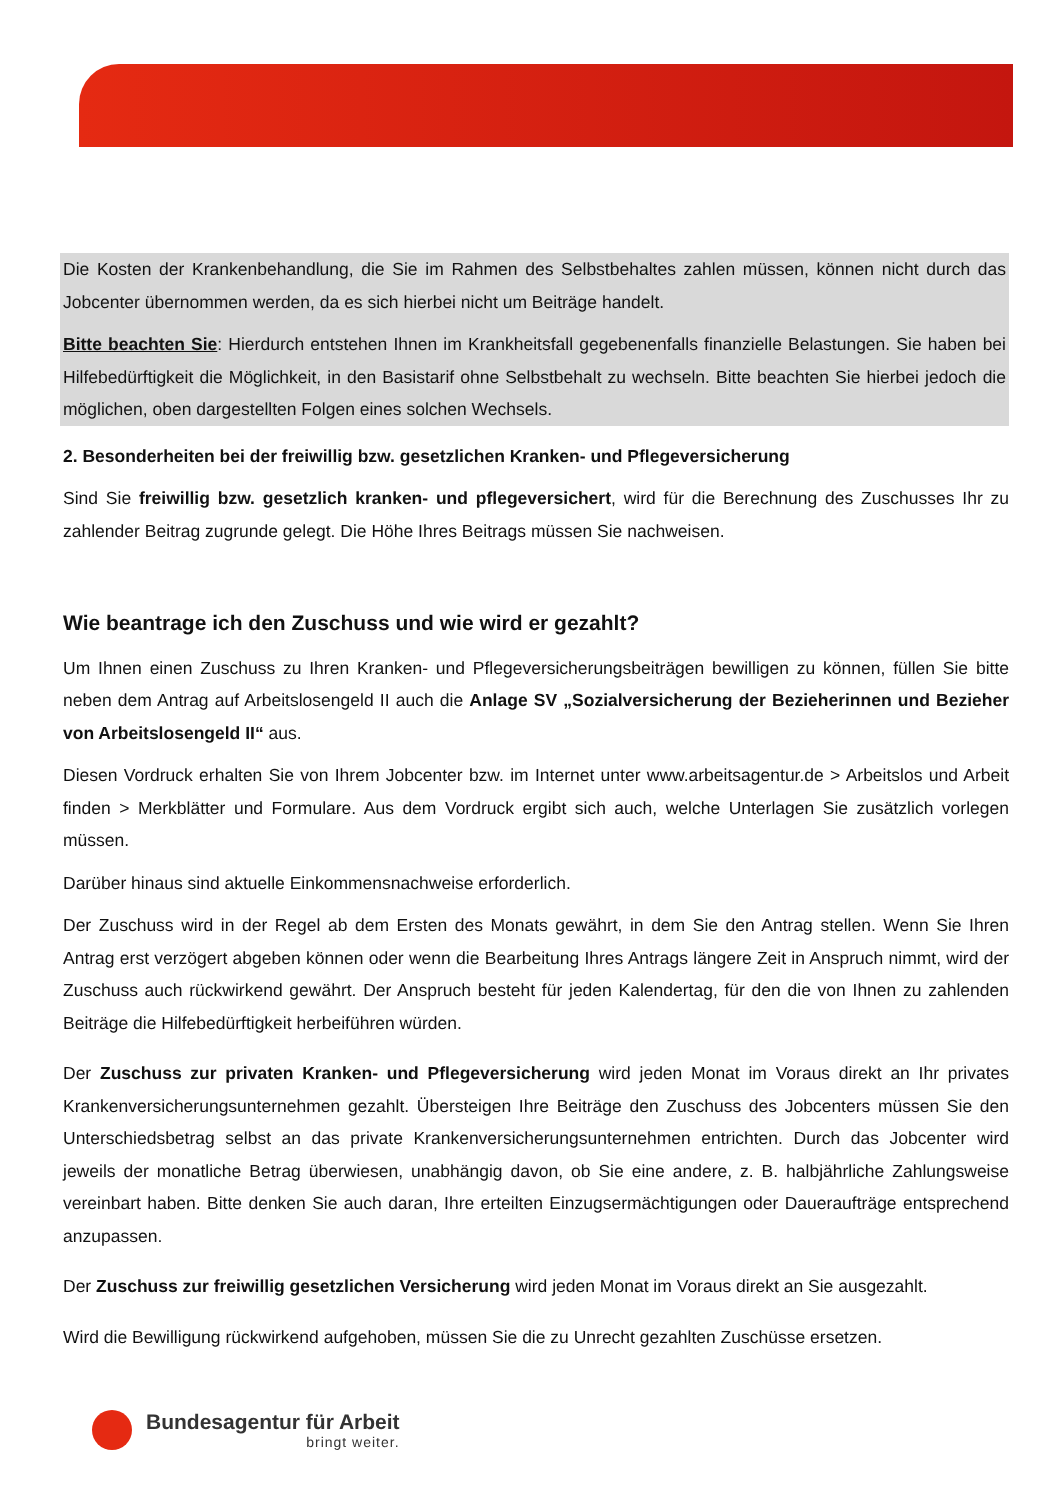Die Kosten der Krankenbehandlung, die Sie im Rahmen des Selbstbehaltes zahlen müssen, können nicht durch das Jobcenter übernommen werden, da es sich hierbei nicht um Beiträge handelt.
Bitte beachten Sie: Hierdurch entstehen Ihnen im Krankheitsfall gegebenenfalls finanzielle Belastungen. Sie haben bei Hilfebedürftigkeit die Möglichkeit, in den Basistarif ohne Selbstbehalt zu wechseln. Bitte beachten Sie hierbei jedoch die möglichen, oben dargestellten Folgen eines solchen Wechsels.
2. Besonderheiten bei der freiwillig bzw. gesetzlichen Kranken- und Pflegeversicherung
Sind Sie freiwillig bzw. gesetzlich kranken- und pflegeversichert, wird für die Berechnung des Zuschusses Ihr zu zahlender Beitrag zugrunde gelegt. Die Höhe Ihres Beitrags müssen Sie nachweisen.
Wie beantrage ich den Zuschuss und wie wird er gezahlt?
Um Ihnen einen Zuschuss zu Ihren Kranken- und Pflegeversicherungsbeiträgen bewilligen zu können, füllen Sie bitte neben dem Antrag auf Arbeitslosengeld II auch die Anlage SV „Sozialversicherung der Bezieherinnen und Bezieher von Arbeitslosengeld II“ aus.
Diesen Vordruck erhalten Sie von Ihrem Jobcenter bzw. im Internet unter www.arbeitsagentur.de > Arbeitslos und Arbeit finden > Merkblätter und Formulare. Aus dem Vordruck ergibt sich auch, welche Unterlagen Sie zusätzlich vorlegen müssen.
Darüber hinaus sind aktuelle Einkommensnachweise erforderlich.
Der Zuschuss wird in der Regel ab dem Ersten des Monats gewährt, in dem Sie den Antrag stellen. Wenn Sie Ihren Antrag erst verzögert abgeben können oder wenn die Bearbeitung Ihres Antrags längere Zeit in Anspruch nimmt, wird der Zuschuss auch rückwirkend gewährt. Der Anspruch besteht für jeden Kalendertag, für den die von Ihnen zu zahlenden Beiträge die Hilfebedürftigkeit herbeiführen würden.
Der Zuschuss zur privaten Kranken- und Pflegeversicherung wird jeden Monat im Voraus direkt an Ihr privates Krankenversicherungsunternehmen gezahlt. Übersteigen Ihre Beiträge den Zuschuss des Jobcenters müssen Sie den Unterschiedsbetrag selbst an das private Krankenversicherungsunternehmen entrichten. Durch das Jobcenter wird jeweils der monatliche Betrag überwiesen, unabhängig davon, ob Sie eine andere, z. B. halbjährliche Zahlungsweise vereinbart haben. Bitte denken Sie auch daran, Ihre erteilten Einzugsermächtigungen oder Daueraufträge entsprechend anzupassen.
Der Zuschuss zur freiwillig gesetzlichen Versicherung wird jeden Monat im Voraus direkt an Sie ausgezahlt.
Wird die Bewilligung rückwirkend aufgehoben, müssen Sie die zu Unrecht gezahlten Zuschüsse ersetzen.
Bundesagentur für Arbeit
bringt weiter.